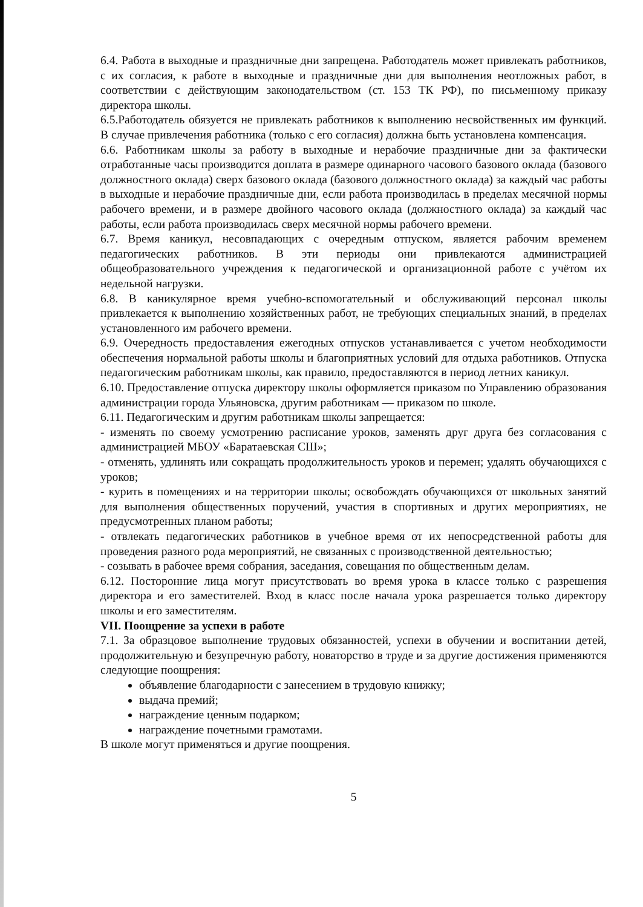6.4. Работа в выходные и праздничные дни запрещена. Работодатель может привлекать работников, с их согласия, к работе в выходные и праздничные дни для выполнения неотложных работ, в соответствии с действующим законодательством (ст. 153 ТК РФ), по письменному приказу директора школы.
6.5.Работодатель обязуется не привлекать работников к выполнению несвойственных им функций. В случае привлечения работника (только с его согласия) должна быть установлена компенсация.
6.6. Работникам школы за работу в выходные и нерабочие праздничные дни за фактически отработанные часы производится доплата в размере одинарного часового базового оклада (базового должностного оклада) сверх базового оклада (базового должностного оклада) за каждый час работы в выходные и нерабочие праздничные дни, если работа производилась в пределах месячной нормы рабочего времени, и в размере двойного часового оклада (должностного оклада) за каждый час работы, если работа производилась сверх месячной нормы рабочего времени.
6.7. Время каникул, несовпадающих с очередным отпуском, является рабочим временем педагогических работников. В эти периоды они привлекаются администрацией общеобразовательного учреждения к педагогической и организационной работе с учётом их недельной нагрузки.
6.8. В каникулярное время учебно-вспомогательный и обслуживающий персонал школы привлекается к выполнению хозяйственных работ, не требующих специальных знаний, в пределах установленного им рабочего времени.
6.9. Очередность предоставления ежегодных отпусков устанавливается с учетом необходимости обеспечения нормальной работы школы и благоприятных условий для отдыха работников. Отпуска педагогическим работникам школы, как правило, предоставляются в период летних каникул.
6.10. Предоставление отпуска директору школы оформляется приказом по Управлению образования администрации города Ульяновска, другим работникам — приказом по школе.
6.11. Педагогическим и другим работникам школы запрещается:
- изменять по своему усмотрению расписание уроков, заменять друг друга без согласования с администрацией МБОУ «Баратаевская СШ»;
- отменять, удлинять или сокращать продолжительность уроков и перемен; удалять обучающихся с уроков;
- курить в помещениях и на территории школы; освобождать обучающихся от школьных занятий для выполнения общественных поручений, участия в спортивных и других мероприятиях, не предусмотренных планом работы;
- отвлекать педагогических работников в учебное время от их непосредственной работы для проведения разного рода мероприятий, не связанных с производственной деятельностью;
- созывать в рабочее время собрания, заседания, совещания по общественным делам.
6.12. Посторонние лица могут присутствовать во время урока в классе только с разрешения директора и его заместителей. Вход в класс после начала урока разрешается только директору школы и его заместителям.
VII. Поощрение за успехи в работе
7.1. За образцовое выполнение трудовых обязанностей, успехи в обучении и воспитании детей, продолжительную и безупречную работу, новаторство в труде и за другие достижения применяются следующие поощрения:
объявление благодарности с занесением в трудовую книжку;
выдача премий;
награждение ценным подарком;
награждение почетными грамотами.
В школе могут применяться и другие поощрения.
5